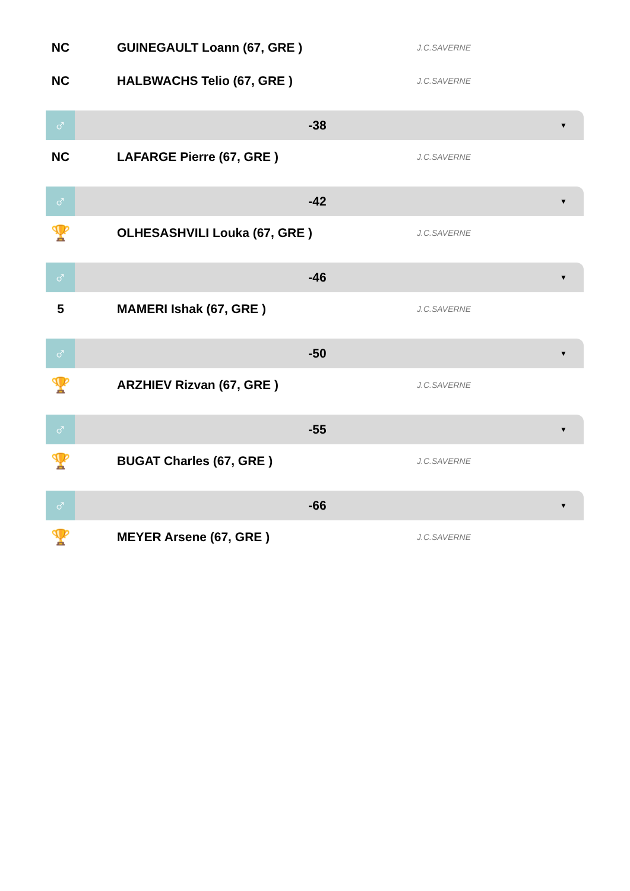NC GUINEGAULT Loann (67, GRE )
J.C.SAVERNE
NC HALBWACHS Telio (67, GRE )
J.C.SAVERNE
♂
-38
▼
NC LAFARGE Pierre (67, GRE )
J.C.SAVERNE
♂
-42
▼
🏆
OLHESASHVILI Louka (67, GRE )
J.C.SAVERNE
♂
-46
▼
5 MAMERI Ishak (67, GRE )
J.C.SAVERNE
♂
-50
▼
🏆
ARZHIEV Rizvan (67, GRE )
J.C.SAVERNE
♂
-55
▼
🏆
BUGAT Charles (67, GRE )
J.C.SAVERNE
♂
-66
▼
🏆
MEYER Arsene (67, GRE )
J.C.SAVERNE